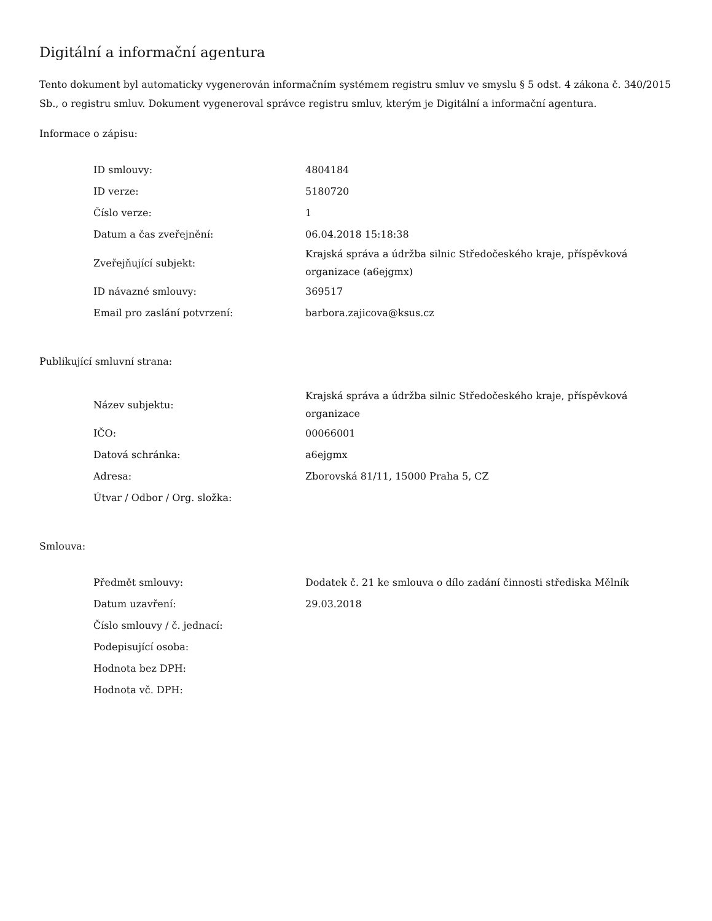Digitální a informační agentura
Tento dokument byl automaticky vygenerován informačním systémem registru smluv ve smyslu § 5 odst. 4 zákona č. 340/2015 Sb., o registru smluv. Dokument vygeneroval správce registru smluv, kterým je Digitální a informační agentura.
Informace o zápisu:
| ID smlouvy: | 4804184 |
| ID verze: | 5180720 |
| Číslo verze: | 1 |
| Datum a čas zveřejnění: | 06.04.2018 15:18:38 |
| Zveřejňující subjekt: | Krajská správa a údržba silnic Středočeského kraje, příspěvková organizace (a6ejgmx) |
| ID návazné smlouvy: | 369517 |
| Email pro zaslání potvrzení: | barbora.zajicova@ksus.cz |
Publikující smluvní strana:
| Název subjektu: | Krajská správa a údržba silnic Středočeského kraje, příspěvková organizace |
| IČO: | 00066001 |
| Datová schránka: | a6ejgmx |
| Adresa: | Zborovská 81/11, 15000 Praha 5, CZ |
| Útvar / Odbor / Org. složka: | |
Smlouva:
| Předmět smlouvy: | Dodatek č. 21 ke smlouva o dílo zadání činnosti střediska Mělník |
| Datum uzavření: | 29.03.2018 |
| Číslo smlouvy / č. jednací: | |
| Podepisující osoba: | |
| Hodnota bez DPH: | |
| Hodnota vč. DPH: | |